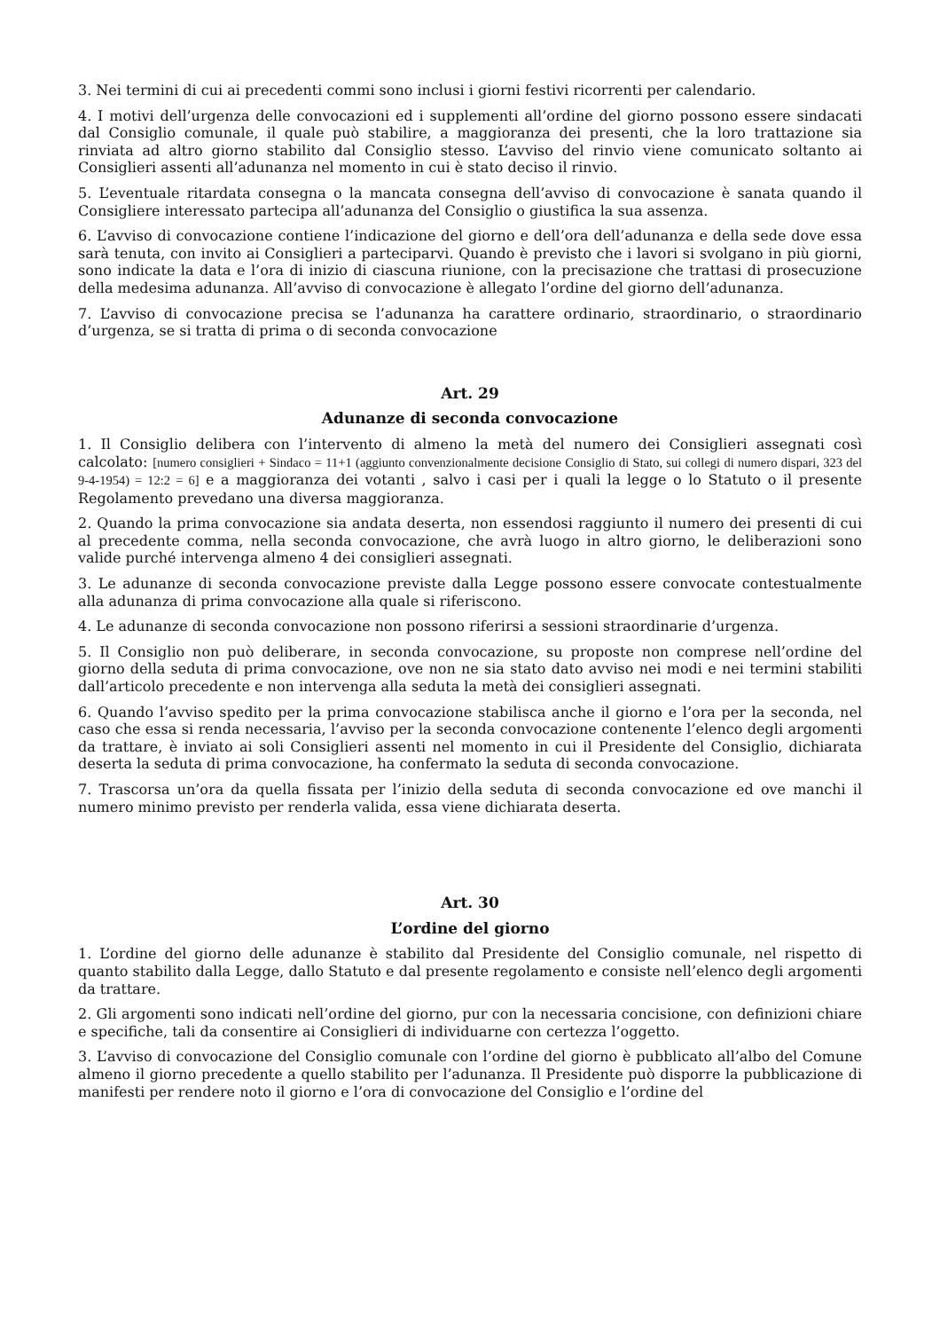3. Nei termini di cui ai precedenti commi sono inclusi i giorni festivi ricorrenti per calendario.
4. I motivi dell’urgenza delle convocazioni ed i supplementi all’ordine del giorno possono essere sindacati dal Consiglio comunale, il quale può stabilire, a maggioranza dei presenti, che la loro trattazione sia rinviata ad altro giorno stabilito dal Consiglio stesso. L’avviso del rinvio viene comunicato soltanto ai Consiglieri assenti all’adunanza nel momento in cui è stato deciso il rinvio.
5. L’eventuale ritardata consegna o la mancata consegna dell’avviso di convocazione è sanata quando il Consigliere interessato partecipa all’adunanza del Consiglio o giustifica la sua assenza.
6. L’avviso di convocazione contiene l’indicazione del giorno e dell’ora dell’adunanza e della sede dove essa sarà tenuta, con invito ai Consiglieri a parteciparvi. Quando è previsto che i lavori si svolgano in più giorni, sono indicate la data e l’ora di inizio di ciascuna riunione, con la precisazione che trattasi di prosecuzione della medesima adunanza. All’avviso di convocazione è allegato l’ordine del giorno dell’adunanza.
7. L’avviso di convocazione precisa se l’adunanza ha carattere ordinario, straordinario, o straordinario d’urgenza, se si tratta di prima o di seconda convocazione
Art. 29
Adunanze di seconda convocazione
1. Il Consiglio delibera con l’intervento di almeno la metà del numero dei Consiglieri assegnati così calcolato: [numero consiglieri + Sindaco = 11+1 (aggiunto convenzionalmente decisione Consiglio di Stato, sui collegi di numero dispari, 323 del 9-4-1954) = 12:2 = 6] e a maggioranza dei votanti , salvo i casi per i quali la legge o lo Statuto o il presente Regolamento prevedano una diversa maggioranza.
2. Quando la prima convocazione sia andata deserta, non essendosi raggiunto il numero dei presenti di cui al precedente comma, nella seconda convocazione, che avrà luogo in altro giorno, le deliberazioni sono valide purché intervenga almeno 4 dei consiglieri assegnati.
3. Le adunanze di seconda convocazione previste dalla Legge possono essere convocate contestualmente alla adunanza di prima convocazione alla quale si riferiscono.
4. Le adunanze di seconda convocazione non possono riferirsi a sessioni straordinarie d’urgenza.
5. Il Consiglio non può deliberare, in seconda convocazione, su proposte non comprese nell’ordine del giorno della seduta di prima convocazione, ove non ne sia stato dato avviso nei modi e nei termini stabiliti dall’articolo precedente e non intervenga alla seduta la metà dei consiglieri assegnati.
6. Quando l’avviso spedito per la prima convocazione stabilisca anche il giorno e l’ora per la seconda, nel caso che essa si renda necessaria, l’avviso per la seconda convocazione contenente l’elenco degli argomenti da trattare, è inviato ai soli Consiglieri assenti nel momento in cui il Presidente del Consiglio, dichiarata deserta la seduta di prima convocazione, ha confermato la seduta di seconda convocazione.
7. Trascorsa un’ora da quella fissata per l’inizio della seduta di seconda convocazione ed ove manchi il numero minimo previsto per renderla valida, essa viene dichiarata deserta.
Art. 30
L’ordine del giorno
1. L’ordine del giorno delle adunanze è stabilito dal Presidente del Consiglio comunale, nel rispetto di quanto stabilito dalla Legge, dallo Statuto e dal presente regolamento e consiste nell’elenco degli argomenti da trattare.
2. Gli argomenti sono indicati nell’ordine del giorno, pur con la necessaria concisione, con definizioni chiare e specifiche, tali da consentire ai Consiglieri di individuarne con certezza l’oggetto.
3. L’avviso di convocazione del Consiglio comunale con l’ordine del giorno è pubblicato all’albo del Comune almeno il giorno precedente a quello stabilito per l’adunanza. Il Presidente può disporre la pubblicazione di manifesti per rendere noto il giorno e l’ora di convocazione del Consiglio e l’ordine del